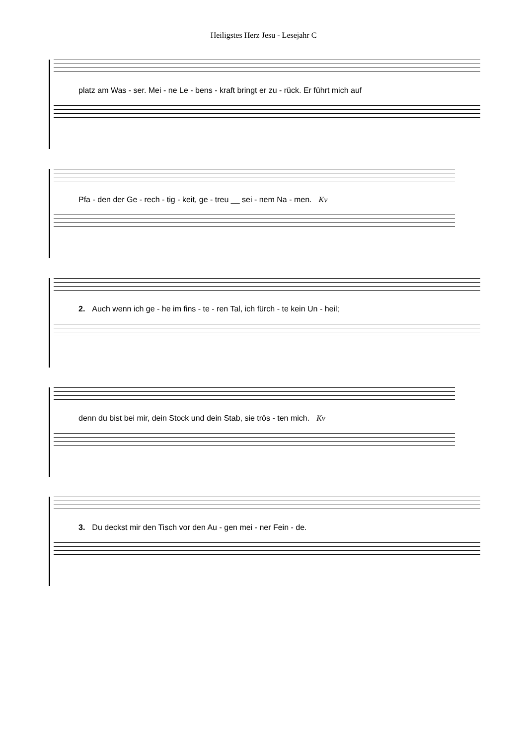Heiligstes Herz Jesu - Lesejahr C
platz am Was - ser. Mei - ne Le - bens - kraft bringt er zu - rück. Er führt mich auf
Pfa - den der Ge - rech - tig - keit, ge - treu __ sei - nem Na - men. Kv
2. Auch wenn ich ge - he im fins - te - ren Tal, ich fürch - te kein Un - heil;
denn du bist bei mir, dein Stock und dein Stab, sie trös - ten mich. Kv
3. Du deckst mir den Tisch vor den Au - gen mei - ner Fein - de.